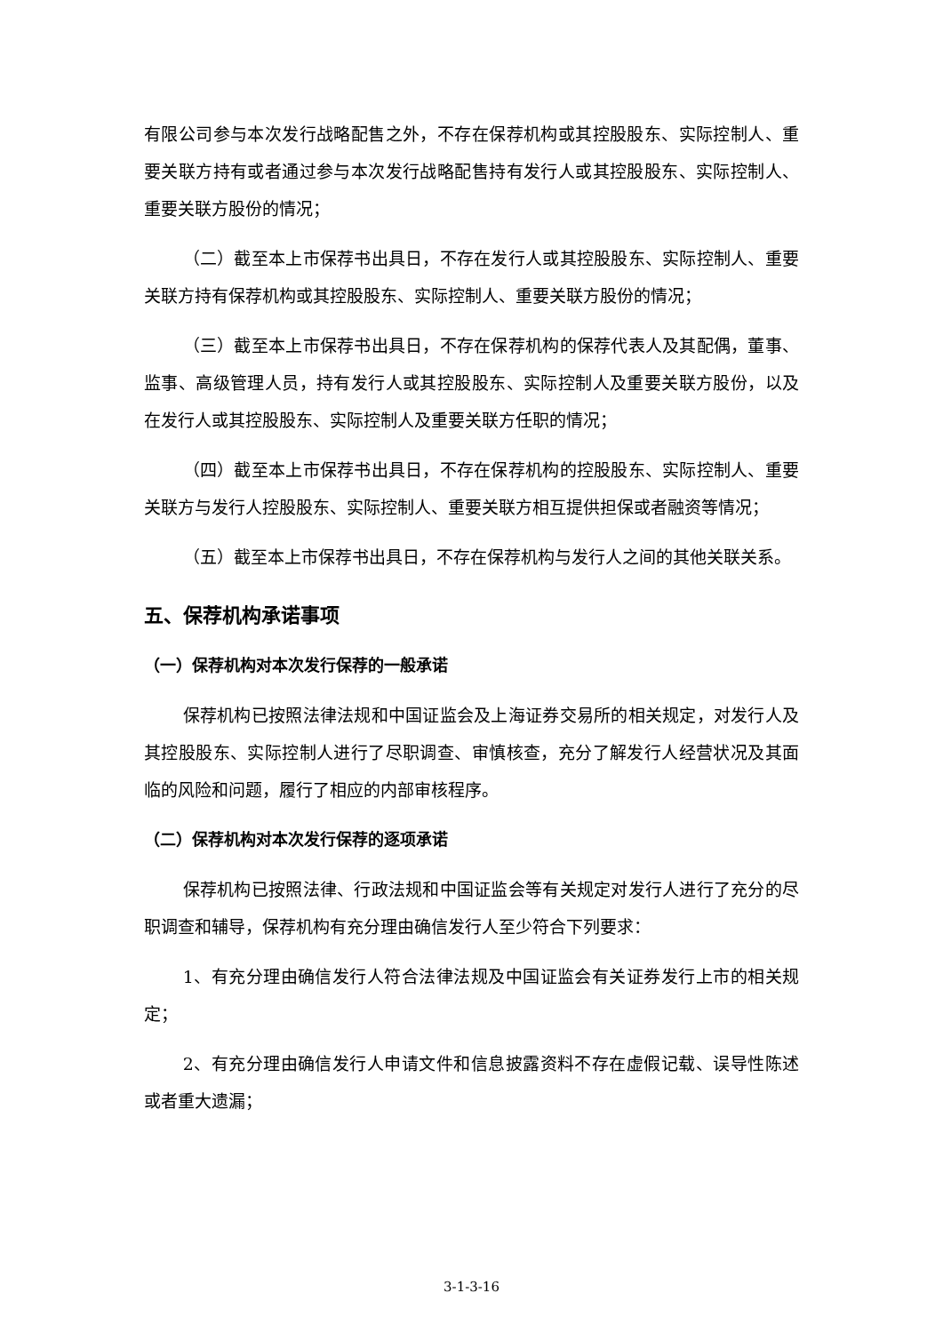有限公司参与本次发行战略配售之外，不存在保荐机构或其控股股东、实际控制人、重要关联方持有或者通过参与本次发行战略配售持有发行人或其控股股东、实际控制人、重要关联方股份的情况；
（二）截至本上市保荐书出具日，不存在发行人或其控股股东、实际控制人、重要关联方持有保荐机构或其控股股东、实际控制人、重要关联方股份的情况；
（三）截至本上市保荐书出具日，不存在保荐机构的保荐代表人及其配偶，董事、监事、高级管理人员，持有发行人或其控股股东、实际控制人及重要关联方股份，以及在发行人或其控股股东、实际控制人及重要关联方任职的情况；
（四）截至本上市保荐书出具日，不存在保荐机构的控股股东、实际控制人、重要关联方与发行人控股股东、实际控制人、重要关联方相互提供担保或者融资等情况；
（五）截至本上市保荐书出具日，不存在保荐机构与发行人之间的其他关联关系。
五、保荐机构承诺事项
（一）保荐机构对本次发行保荐的一般承诺
保荐机构已按照法律法规和中国证监会及上海证券交易所的相关规定，对发行人及其控股股东、实际控制人进行了尽职调查、审慎核查，充分了解发行人经营状况及其面临的风险和问题，履行了相应的内部审核程序。
（二）保荐机构对本次发行保荐的逐项承诺
保荐机构已按照法律、行政法规和中国证监会等有关规定对发行人进行了充分的尽职调查和辅导，保荐机构有充分理由确信发行人至少符合下列要求：
1、有充分理由确信发行人符合法律法规及中国证监会有关证券发行上市的相关规定；
2、有充分理由确信发行人申请文件和信息披露资料不存在虚假记载、误导性陈述或者重大遗漏；
3-1-3-16